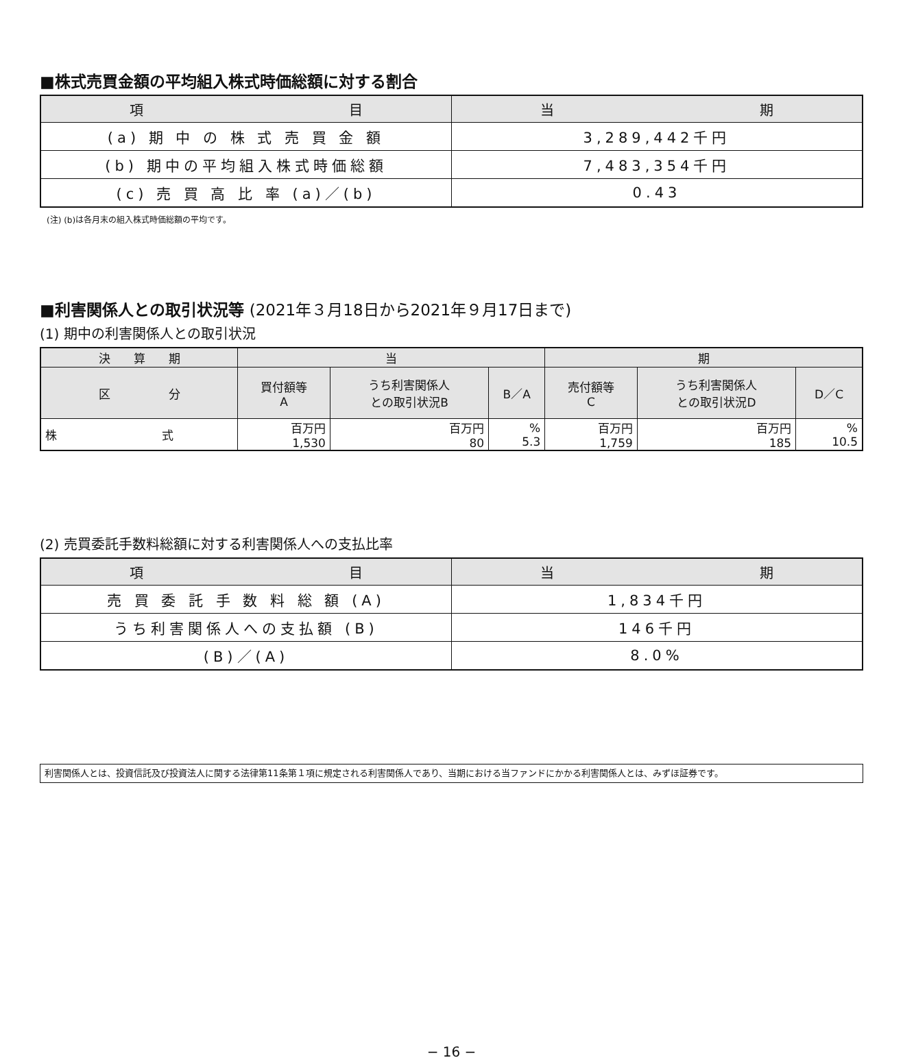■株式売買金額の平均組入株式時価総額に対する割合
| 項 目 | 当 期 |
| --- | --- |
| (a) 期 中 の 株 式 売 買 金 額 | 3,289,442千円 |
| (b) 期中の平均組入株式時価総額 | 7,483,354千円 |
| (c) 売 買 高 比 率 (a)／(b) | 0.43 |
(注) (b)は各月末の組入株式時価総額の平均です。
■利害関係人との取引状況等 (2021年３月18日から2021年９月17日まで)
(1) 期中の利害関係人との取引状況
| 決 算 期 | 当 | | | 期 | | |
| --- | --- | --- | --- | --- | --- | --- |
| 区 分 | 買付額等 A | うち利害関係人 との取引状況B | B／A | 売付額等 C | うち利害関係人 との取引状況D | D／C |
| 株 式 | 百万円 1,530 | 百万円 80 | % 5.3 | 百万円 1,759 | 百万円 185 | % 10.5 |
(2) 売買委託手数料総額に対する利害関係人への支払比率
| 項 目 | 当 期 |
| --- | --- |
| 売 買 委 託 手 数 料 総 額 (A) | 1,834千円 |
| うち利害関係人への支払額 (B) | 146千円 |
| (B)／(A) | 8.0% |
利害関係人とは、投資信託及び投資法人に関する法律第11条第１項に規定される利害関係人であり、当期における当ファンドにかかる利害関係人とは、みずほ証券です。
− 16 −